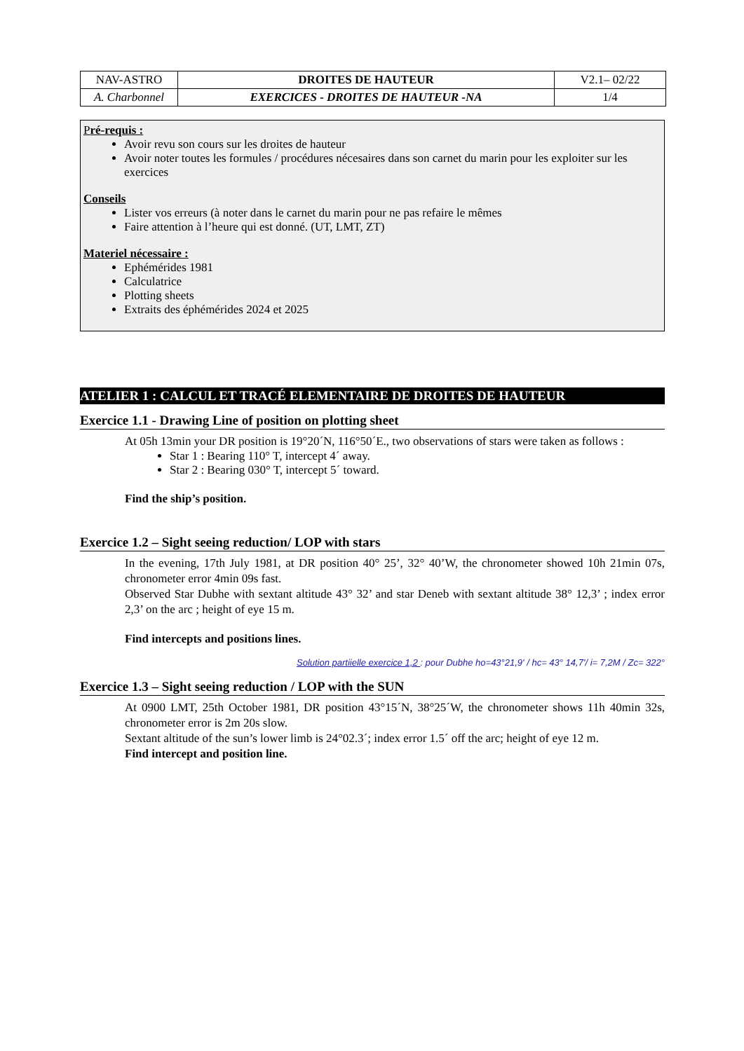| NAV-ASTRO | DROITES DE HAUTEUR | V2.1– 02/22 |
| A. Charbonnel | EXERCICES - DROITES DE HAUTEUR -NA | 1/4 |
Pré-requis :
Avoir revu son cours sur les droites de hauteur
Avoir noter toutes les formules / procédures nécesaires dans son carnet du marin pour les exploiter sur les exercices
Conseils
Lister vos erreurs (à noter dans le carnet du marin pour ne pas refaire le mêmes
Faire attention à l’heure qui est donné. (UT, LMT, ZT)
Materiel nécessaire :
Ephémérides 1981
Calculatrice
Plotting sheets
Extraits des éphémérides 2024 et 2025
ATELIER 1 : CALCUL ET TRACÉ ELEMENTAIRE DE DROITES DE HAUTEUR
Exercice 1.1 - Drawing Line of position on plotting sheet
At 05h 13min your DR position is 19°20´N, 116°50´E., two observations of stars were taken as follows :
Star 1 : Bearing 110° T, intercept 4´ away.
Star 2 : Bearing 030° T, intercept 5´ toward.
Find the ship’s position.
Exercice 1.2 – Sight seeing reduction/ LOP with stars
In the evening, 17th July 1981, at DR position 40° 25’, 32° 40’W, the chronometer showed 10h 21min 07s, chronometer error 4min 09s fast.
Observed Star Dubhe with sextant altitude 43° 32’ and star Deneb with sextant altitude 38° 12,3’ ; index error 2,3’ on the arc ; height of eye 15 m.
Find intercepts and positions lines.
Solution partiielle exercice 1,2 : pour Dubhe ho=43°21,9' / hc= 43° 14,7'/ i= 7,2M / Zc= 322°
Exercice 1.3 – Sight seeing reduction / LOP with the SUN
At 0900 LMT, 25th October 1981, DR position 43°15´N, 38°25´W, the chronometer shows 11h 40min 32s, chronometer error is 2m 20s slow.
Sextant altitude of the sun’s lower limb is 24°02.3´; index error 1.5´ off the arc; height of eye 12 m.
Find intercept and position line.